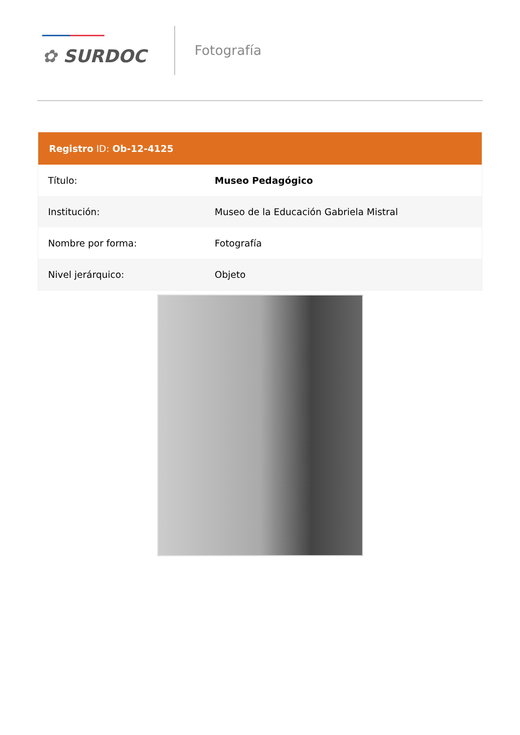✿ SURDOC
Fotografía
Registro ID: Ob-12-4125
| Título: | Museo Pedagógico |
| Institución: | Museo de la Educación Gabriela Mistral |
| Nombre por forma: | Fotografía |
| Nivel jerárquico: | Objeto |